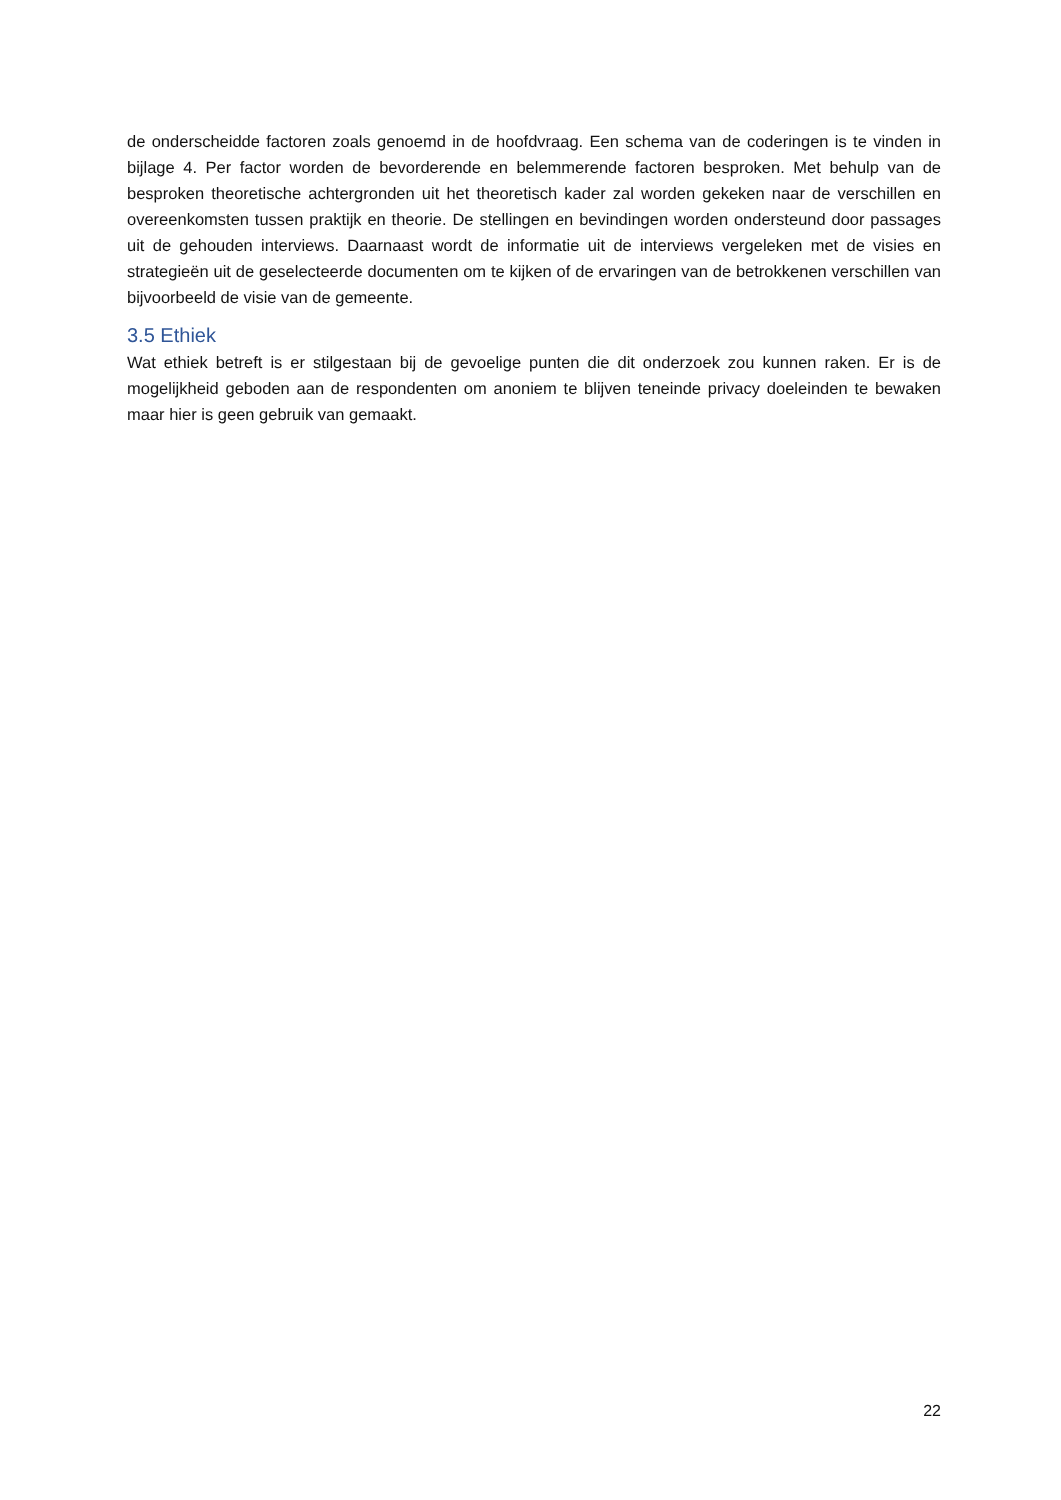de onderscheidde factoren zoals genoemd in de hoofdvraag. Een schema van de coderingen is te vinden in bijlage 4. Per factor worden de bevorderende en belemmerende factoren besproken. Met behulp van de besproken theoretische achtergronden uit het theoretisch kader zal worden gekeken naar de verschillen en overeenkomsten tussen praktijk en theorie. De stellingen en bevindingen worden ondersteund door passages uit de gehouden interviews. Daarnaast wordt de informatie uit de interviews vergeleken met de visies en strategieën uit de geselecteerde documenten om te kijken of de ervaringen van de betrokkenen verschillen van bijvoorbeeld de visie van de gemeente.
3.5 Ethiek
Wat ethiek betreft is er stilgestaan bij de gevoelige punten die dit onderzoek zou kunnen raken. Er is de mogelijkheid geboden aan de respondenten om anoniem te blijven teneinde privacy doeleinden te bewaken maar hier is geen gebruik van gemaakt.
22